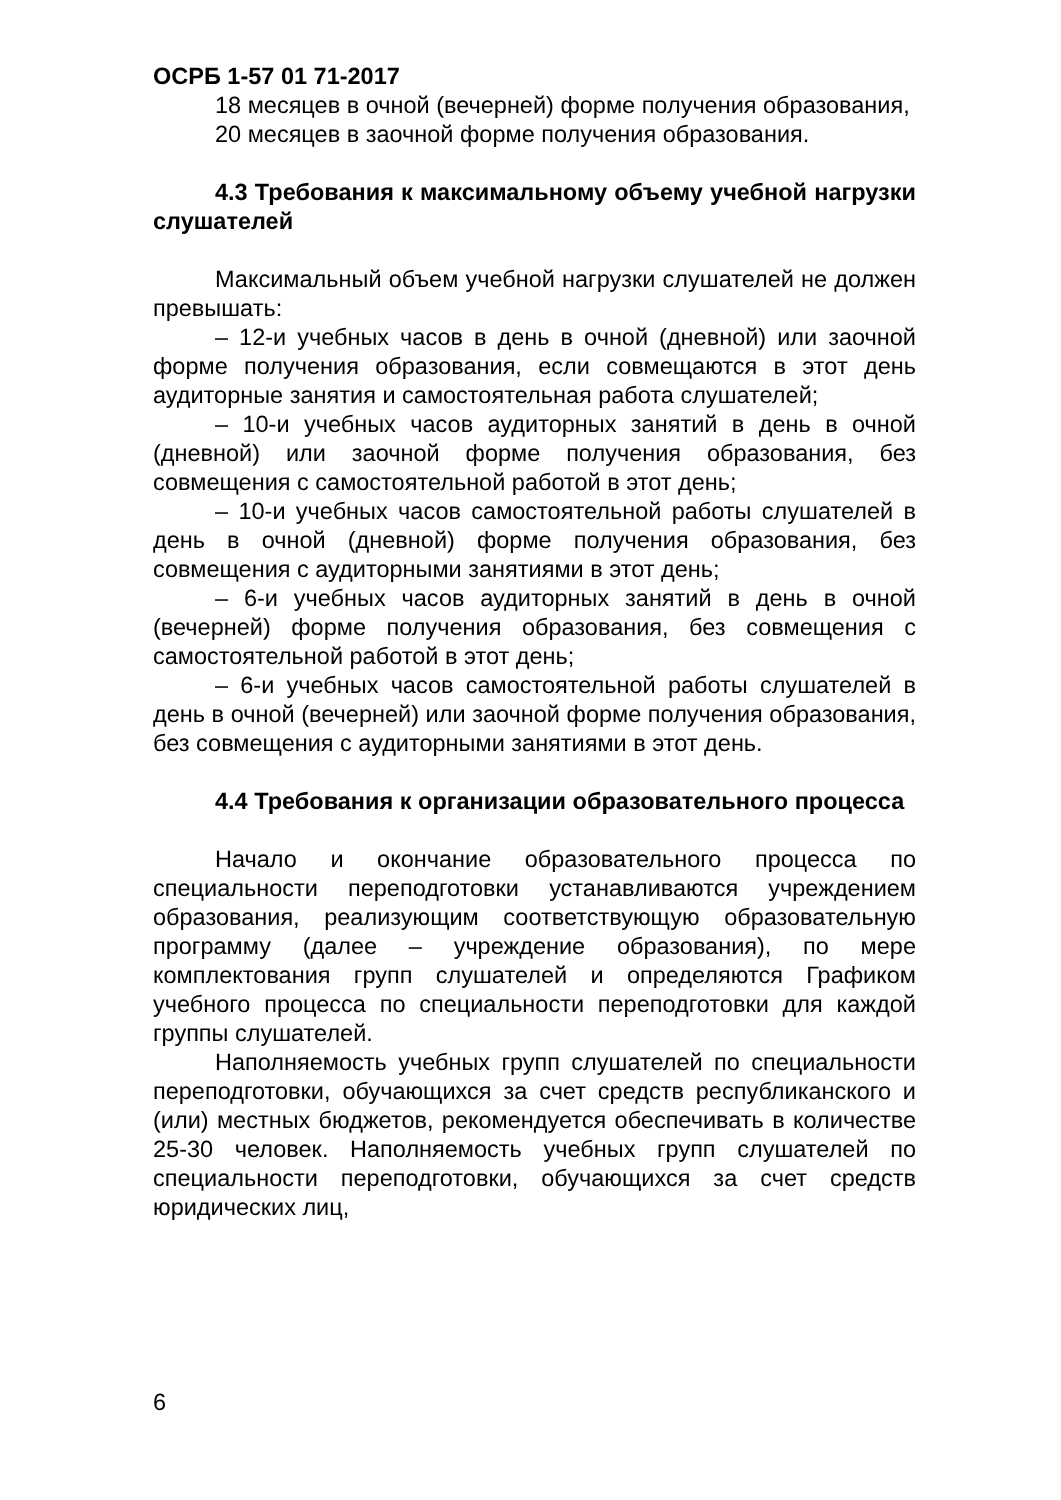ОСРБ 1-57 01 71-2017
18 месяцев в очной (вечерней) форме получения образования,
20 месяцев в заочной форме получения образования.
4.3 Требования к максимальному объему учебной нагрузки слушателей
Максимальный объем учебной нагрузки слушателей не должен превышать:
– 12-и учебных часов в день в очной (дневной) или заочной форме получения образования, если совмещаются в этот день аудиторные занятия и самостоятельная работа слушателей;
– 10-и учебных часов аудиторных занятий в день в очной (дневной) или заочной форме получения образования, без совмещения с самостоятельной работой в этот день;
– 10-и учебных часов самостоятельной работы слушателей в день в очной (дневной) форме получения образования, без совмещения с аудиторными занятиями в этот день;
– 6-и учебных часов аудиторных занятий в день в очной (вечерней) форме получения образования, без совмещения с самостоятельной работой в этот день;
– 6-и учебных часов самостоятельной работы слушателей в день в очной (вечерней) или заочной форме получения образования, без совмещения с аудиторными занятиями в этот день.
4.4 Требования к организации образовательного процесса
Начало и окончание образовательного процесса по специальности переподготовки устанавливаются учреждением образования, реализующим соответствующую образовательную программу (далее – учреждение образования), по мере комплектования групп слушателей и определяются Графиком учебного процесса по специальности переподготовки для каждой группы слушателей.
Наполняемость учебных групп слушателей по специальности переподготовки, обучающихся за счет средств республиканского и (или) местных бюджетов, рекомендуется обеспечивать в количестве 25-30 человек. Наполняемость учебных групп слушателей по специальности переподготовки, обучающихся за счет средств юридических лиц,
6